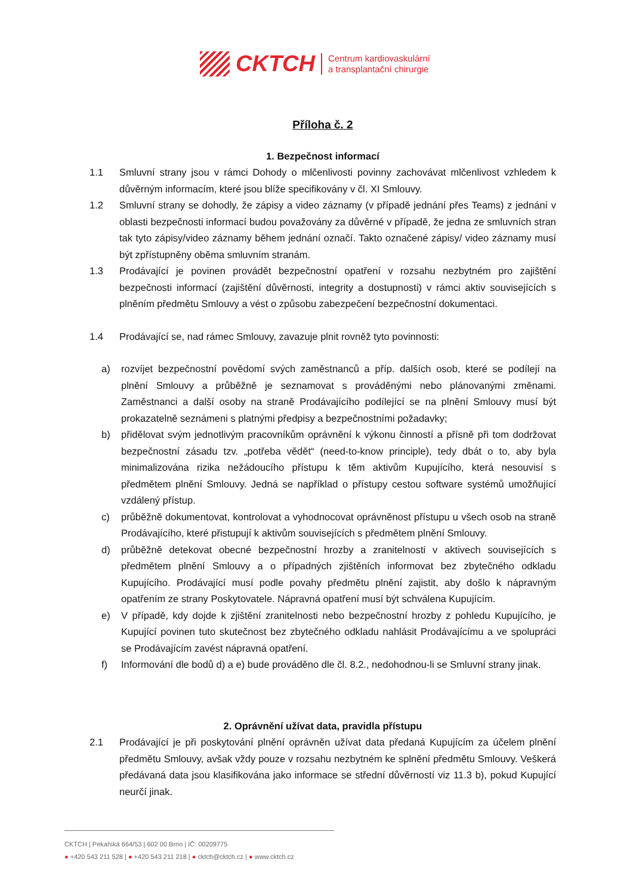CKTCH
Centrum kardiovaskulární
a transplantační chirurgie
Příloha č. 2
1. Bezpečnost informací
1.1 Smluvní strany jsou v rámci Dohody o mlčenlivosti povinny zachovávat mlčenlivost vzhledem k důvěrným informacím, které jsou blíže specifikovány v čl. XI Smlouvy.
1.2 Smluvní strany se dohodly, že zápisy a video záznamy (v případě jednání přes Teams) z jednání v oblasti bezpečnosti informací budou považovány za důvěrné v případě, že jedna ze smluvních stran tak tyto zápisy/video záznamy během jednání označí. Takto označené zápisy/ video záznamy musí být zpřístupněny oběma smluvním stranám.
1.3 Prodávající je povinen provádět bezpečnostní opatření v rozsahu nezbytném pro zajištění bezpečnosti informací (zajištění důvěrnosti, integrity a dostupnosti) v rámci aktiv souvisejících s plněním předmětu Smlouvy a vést o způsobu zabezpečení bezpečnostní dokumentaci.
1.4 Prodávající se, nad rámec Smlouvy, zavazuje plnit rovněž tyto povinnosti:
a) rozvíjet bezpečnostní povědomí svých zaměstnanců a příp. dalších osob, které se podílejí na plnění Smlouvy a průběžně je seznamovat s prováděnými nebo plánovanými změnami. Zaměstnanci a další osoby na straně Prodávajícího podílející se na plnění Smlouvy musí být prokazatelně seznámeni s platnými předpisy a bezpečnostními požadavky;
b) přidělovat svým jednotlivým pracovníkům oprávnění k výkonu činností a přísně při tom dodržovat bezpečnostní zásadu tzv. „potřeba vědět“ (need-to-know principle), tedy dbát o to, aby byla minimalizována rizika nežádoucího přístupu k těm aktivům Kupujícího, která nesouvisí s předmětem plnění Smlouvy. Jedná se například o přístupy cestou software systémů umožňující vzdálený přístup.
c) průběžně dokumentovat, kontrolovat a vyhodnocovat oprávněnost přístupu u všech osob na straně Prodávajícího, které přistupují k aktivům souvisejících s předmětem plnění Smlouvy.
d) průběžně detekovat obecné bezpečnostní hrozby a zranitelnosti v aktivech souvisejících s předmětem plnění Smlouvy a o případných zjištěních informovat bez zbytečného odkladu Kupujícího. Prodávající musí podle povahy předmětu plnění zajistit, aby došlo k nápravným opatřením ze strany Poskytovatele. Nápravná opatření musí být schválena Kupujícím.
e) V případě, kdy dojde k zjištění zranitelnosti nebo bezpečnostní hrozby z pohledu Kupujícího, je Kupující povinen tuto skutečnost bez zbytečného odkladu nahlásit Prodávajícímu a ve spolupráci se Prodávajícím zavést nápravná opatření.
f) Informování dle bodů d) a e) bude prováděno dle čl. 8.2., nedohodnou-li se Smluvní strany jinak.
2. Oprávnění užívat data, pravidla přístupu
2.1 Prodávající je při poskytování plnění oprávněn užívat data předaná Kupujícím za účelem plnění předmětu Smlouvy, avšak vždy pouze v rozsahu nezbytném ke splnění předmětu Smlouvy. Veškerá předávaná data jsou klasifikována jako informace se střední důvěrností viz 11.3 b), pokud Kupující neurčí jinak.
CKTCH | Pekařská 664/53 | 602 00 Brno | IČ: 00209775
● +420 543 211 528 | ● +420 543 211 218 | ● cktch@cktch.cz | ● www.cktch.cz